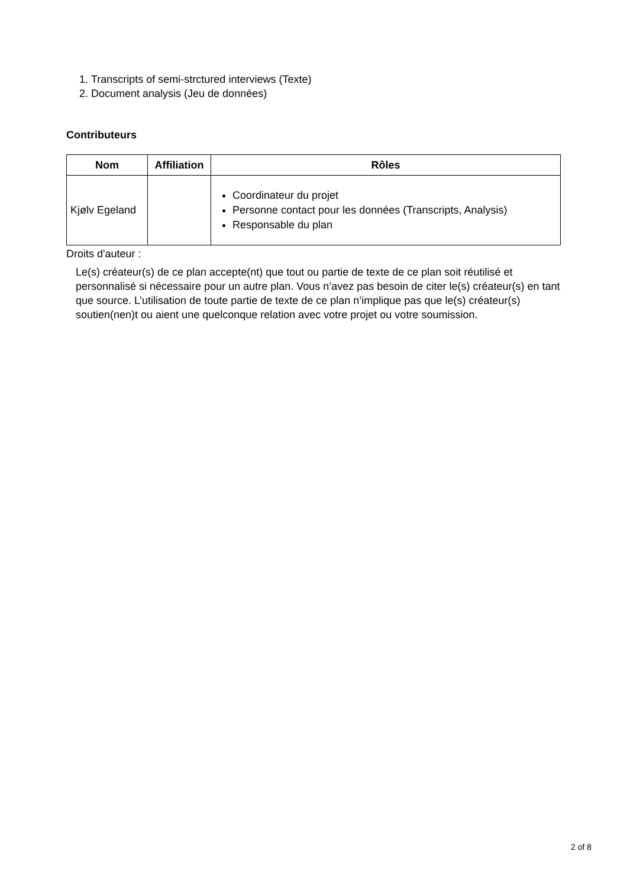1. Transcripts of semi-strctured interviews (Texte)
2. Document analysis (Jeu de données)
Contributeurs
| Nom | Affiliation | Rôles |
| --- | --- | --- |
| Kjølv Egeland | | Coordinateur du projet Personne contact pour les données (Transcripts, Analysis) Responsable du plan |
Droits d'auteur :
Le(s) créateur(s) de ce plan accepte(nt) que tout ou partie de texte de ce plan soit réutilisé et personnalisé si nécessaire pour un autre plan. Vous n’avez pas besoin de citer le(s) créateur(s) en tant que source. L’utilisation de toute partie de texte de ce plan n’implique pas que le(s) créateur(s) soutien(nen)t ou aient une quelconque relation avec votre projet ou votre soumission.
2 of 8